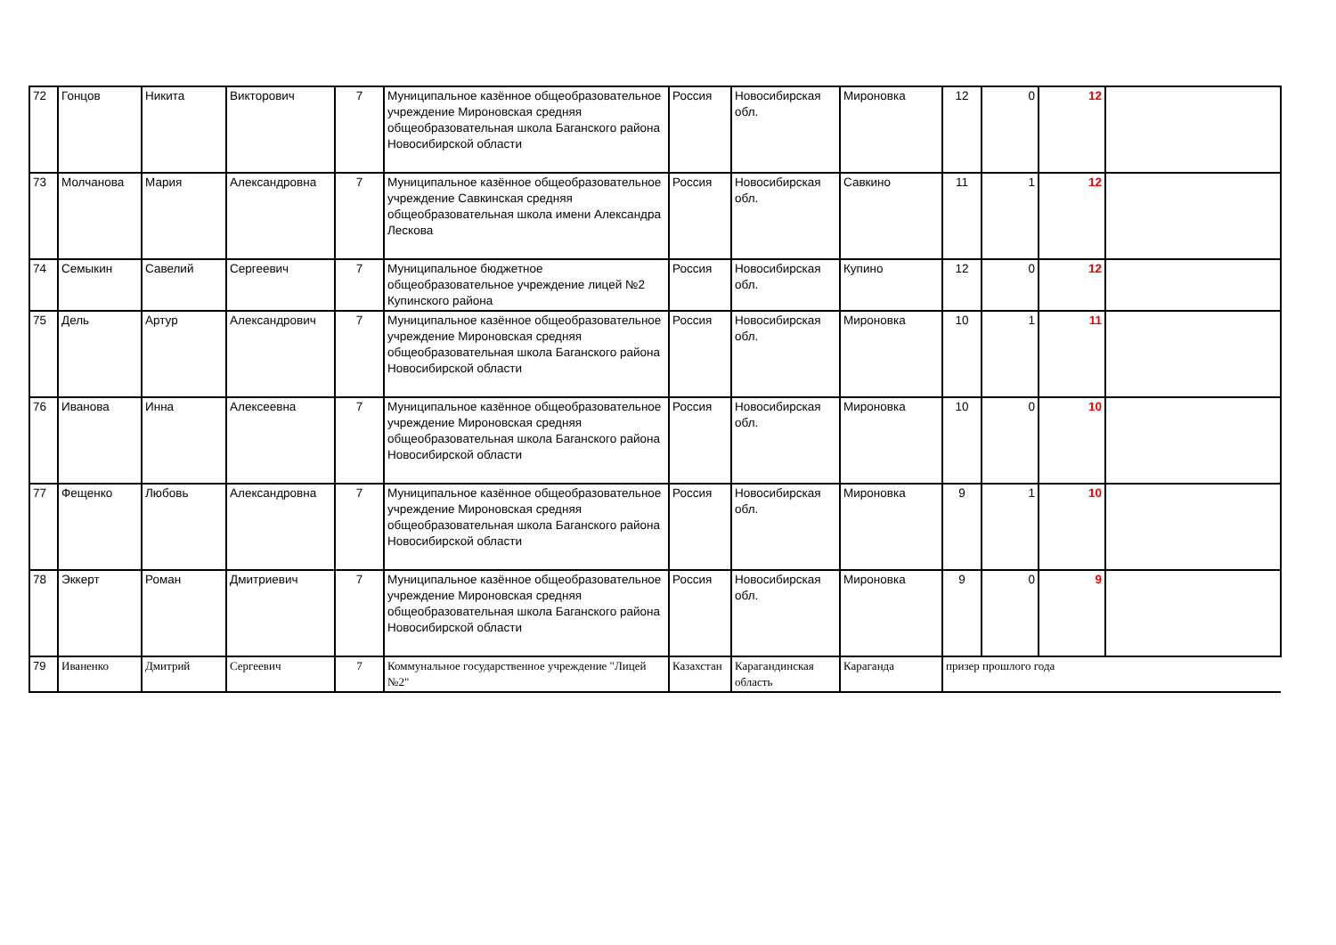| 72 | Гонцов | Никита | Викторович | 7 | Муниципальное казённое общеобразовательное учреждение Мироновская средняя общеобразовательная школа Баганского района Новосибирской области | Россия | Новосибирская обл. | Мироновка | 12 | 0 | 12 | |
| 73 | Молчанова | Мария | Александровна | 7 | Муниципальное казённое общеобразовательное учреждение Савкинская средняя общеобразовательная школа имени Александра Лескова | Россия | Новосибирская обл. | Савкино | 11 | 1 | 12 | |
| 74 | Семыкин | Савелий | Сергеевич | 7 | Муниципальное бюджетное общеобразовательное учреждение лицей №2 Купинского района | Россия | Новосибирская обл. | Купино | 12 | 0 | 12 | |
| 75 | Дель | Артур | Александрович | 7 | Муниципальное казённое общеобразовательное учреждение Мироновская средняя общеобразовательная школа Баганского района Новосибирской области | Россия | Новосибирская обл. | Мироновка | 10 | 1 | 11 | |
| 76 | Иванова | Инна | Алексеевна | 7 | Муниципальное казённое общеобразовательное учреждение Мироновская средняя общеобразовательная школа Баганского района Новосибирской области | Россия | Новосибирская обл. | Мироновка | 10 | 0 | 10 | |
| 77 | Фещенко | Любовь | Александровна | 7 | Муниципальное казённое общеобразовательное учреждение Мироновская средняя общеобразовательная школа Баганского района Новосибирской области | Россия | Новосибирская обл. | Мироновка | 9 | 1 | 10 | |
| 78 | Эккерт | Роман | Дмитриевич | 7 | Муниципальное казённое общеобразовательное учреждение Мироновская средняя общеобразовательная школа Баганского района Новосибирской области | Россия | Новосибирская обл. | Мироновка | 9 | 0 | 9 | |
| 79 | Иваненко | Дмитрий | Сергеевич | 7 | Коммунальное государственное учреждение "Лицей №2" | Казахстан | Карагандинская область | Караганда | призер прошлого года | | | |